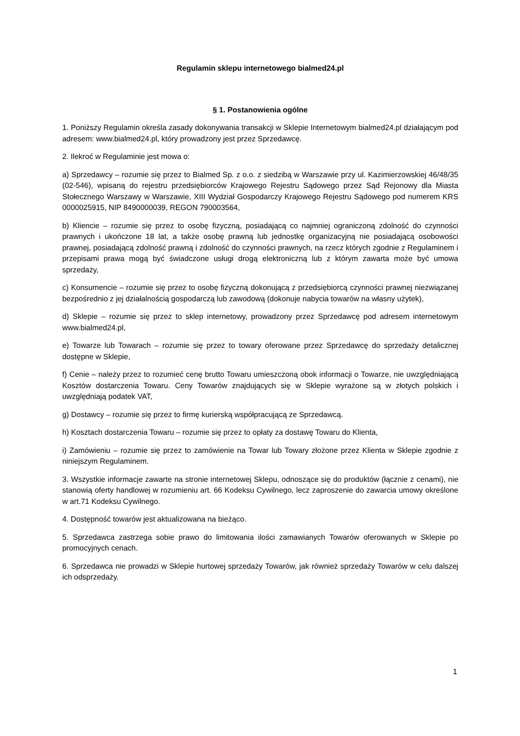Regulamin sklepu internetowego bialmed24.pl
§ 1. Postanowienia ogólne
1. Poniższy Regulamin określa zasady dokonywania transakcji w Sklepie Internetowym bialmed24.pl działającym pod adresem: www.bialmed24.pl, który prowadzony jest przez Sprzedawcę.
2. Ilekroć w Regulaminie jest mowa o:
a) Sprzedawcy – rozumie się przez to Bialmed Sp. z o.o. z siedzibą w Warszawie przy ul. Kazimierzowskiej 46/48/35 (02-546), wpisaną do rejestru przedsiębiorców Krajowego Rejestru Sądowego przez Sąd Rejonowy dla Miasta Stołecznego Warszawy w Warszawie, XIII Wydział Gospodarczy Krajowego Rejestru Sądowego pod numerem KRS 0000025915, NIP 8490000039, REGON 790003564,
b) Kliencie – rozumie się przez to osobę fizyczną, posiadającą co najmniej ograniczoną zdolność do czynności prawnych i ukończone 18 lat, a także osobę prawną lub jednostkę organizacyjną nie posiadającą osobowości prawnej, posiadającą zdolność prawną i zdolność do czynności prawnych, na rzecz których zgodnie z Regulaminem i przepisami prawa mogą być świadczone usługi drogą elektroniczną lub z którym zawarta może być umowa sprzedaży,
c) Konsumencie – rozumie się przez to osobę fizyczną dokonującą z przedsiębiorcą czynności prawnej niezwiązanej bezpośrednio z jej działalnością gospodarczą lub zawodową (dokonuje nabycia towarów na własny użytek),
d) Sklepie – rozumie się przez to sklep internetowy, prowadzony przez Sprzedawcę pod adresem internetowym www.bialmed24.pl,
e) Towarze lub Towarach – rozumie się przez to towary oferowane przez Sprzedawcę do sprzedaży detalicznej dostępne w Sklepie,
f) Cenie – należy przez to rozumieć cenę brutto Towaru umieszczoną obok informacji o Towarze, nie uwzględniającą Kosztów dostarczenia Towaru. Ceny Towarów znajdujących się w Sklepie wyrażone są w złotych polskich i uwzględniają podatek VAT,
g) Dostawcy – rozumie się przez to firmę kurierską współpracującą ze Sprzedawcą.
h) Kosztach dostarczenia Towaru – rozumie się przez to opłaty za dostawę Towaru do Klienta,
i) Zamówieniu – rozumie się przez to zamówienie na Towar lub Towary złożone przez Klienta w Sklepie zgodnie z niniejszym Regulaminem.
3. Wszystkie informacje zawarte na stronie internetowej Sklepu, odnoszące się do produktów (łącznie z cenami), nie stanowią oferty handlowej w rozumieniu art. 66 Kodeksu Cywilnego, lecz zaproszenie do zawarcia umowy określone w art.71 Kodeksu Cywilnego.
4. Dostępność towarów jest aktualizowana na bieżąco.
5. Sprzedawca zastrzega sobie prawo do limitowania ilości zamawianych Towarów oferowanych w Sklepie po promocyjnych cenach.
6. Sprzedawca nie prowadzi w Sklepie hurtowej sprzedaży Towarów, jak również sprzedaży Towarów w celu dalszej ich odsprzedaży.
1